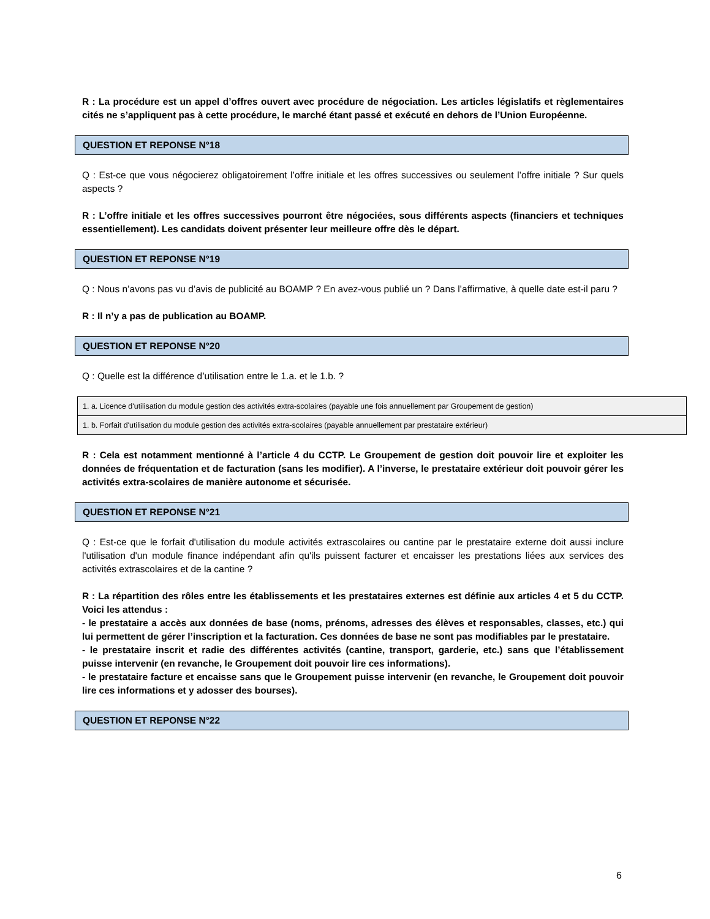R : La procédure est un appel d’offres ouvert avec procédure de négociation. Les articles législatifs et règlementaires cités ne s’appliquent pas à cette procédure, le marché étant passé et exécuté en dehors de l’Union Européenne.
QUESTION ET REPONSE N°18
Q : Est-ce que vous négocierez obligatoirement l’offre initiale et les offres successives ou seulement l’offre initiale ? Sur quels aspects ?
R : L’offre initiale et les offres successives pourront être négociées, sous différents aspects (financiers et techniques essentiellement). Les candidats doivent présenter leur meilleure offre dès le départ.
QUESTION ET REPONSE N°19
Q : Nous n’avons pas vu d’avis de publicité au BOAMP ? En avez-vous publié un ? Dans l’affirmative, à quelle date est-il paru ?
R : Il n’y a pas de publication au BOAMP.
QUESTION ET REPONSE N°20
Q : Quelle est la différence d’utilisation entre le 1.a. et le 1.b. ?
| 1. a. Licence d'utilisation du module gestion des activités extra-scolaires (payable une fois annuellement par Groupement de gestion) |
| 1. b. Forfait d'utilisation du module gestion des activités extra-scolaires (payable annuellement par prestataire extérieur) |
R : Cela est notamment mentionné à l’article 4 du CCTP. Le Groupement de gestion doit pouvoir lire et exploiter les données de fréquentation et de facturation (sans les modifier). A l’inverse, le prestataire extérieur doit pouvoir gérer les activités extra-scolaires de manière autonome et sécurisée.
QUESTION ET REPONSE N°21
Q : Est-ce que le forfait d'utilisation du module activités extrascolaires ou cantine par le prestataire externe doit aussi inclure l'utilisation d'un module finance indépendant afin qu'ils puissent facturer et encaisser les prestations liées aux services des activités extrascolaires et de la cantine ?
R : La répartition des rôles entre les établissements et les prestataires externes est définie aux articles 4 et 5 du CCTP. Voici les attendus :
- le prestataire a accès aux données de base (noms, prénoms, adresses des élèves et responsables, classes, etc.) qui lui permettent de gérer l’inscription et la facturation. Ces données de base ne sont pas modifiables par le prestataire.
- le prestataire inscrit et radie des différentes activités (cantine, transport, garderie, etc.) sans que l’établissement puisse intervenir (en revanche, le Groupement doit pouvoir lire ces informations).
- le prestataire facture et encaisse sans que le Groupement puisse intervenir (en revanche, le Groupement doit pouvoir lire ces informations et y adosser des bourses).
QUESTION ET REPONSE N°22
6